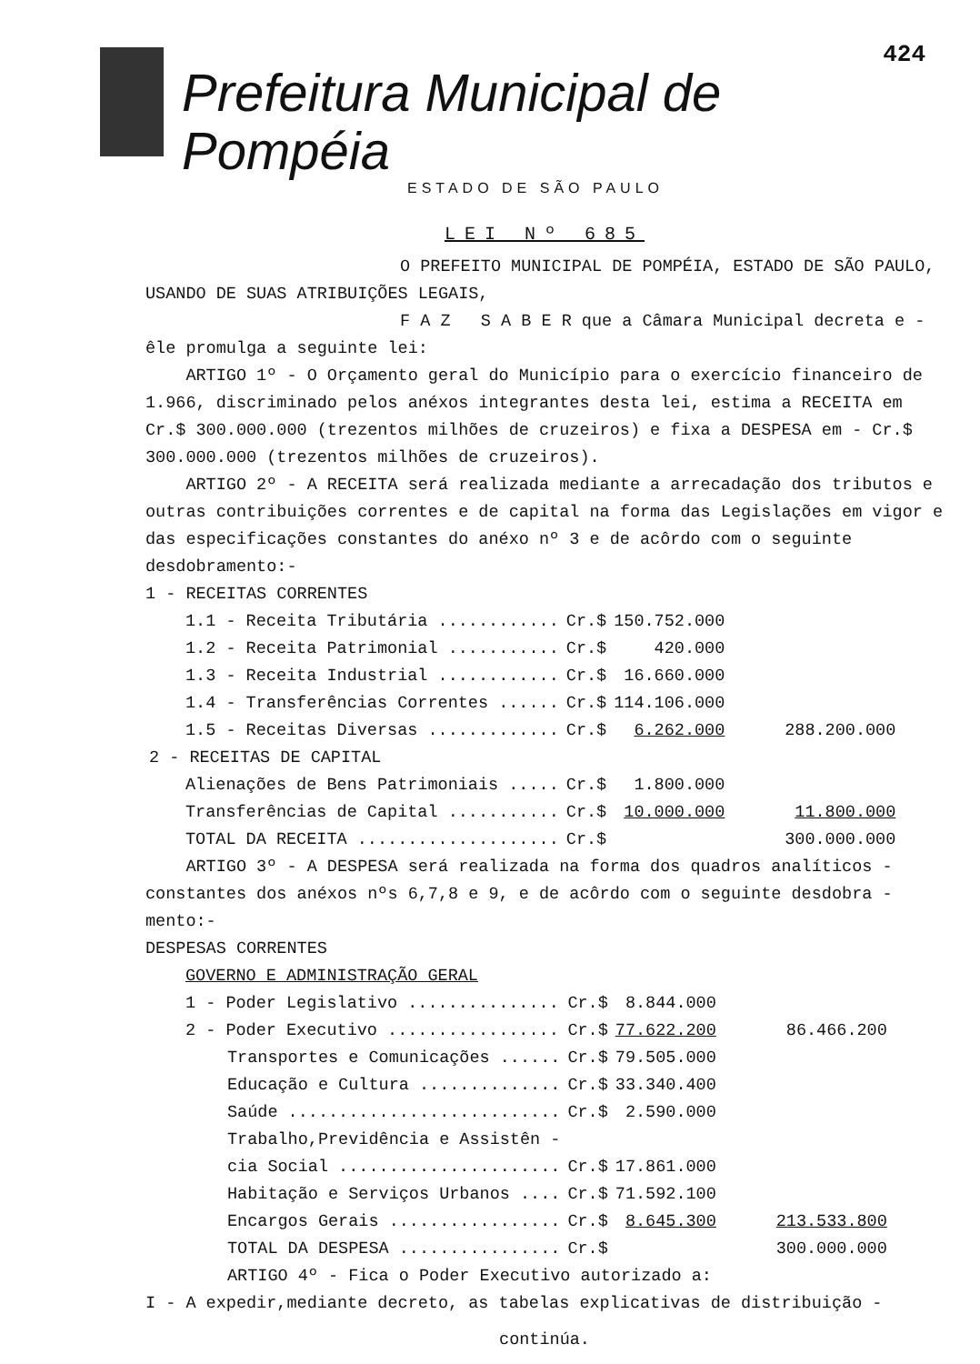424
Prefeitura Municipal de Pompéia
ESTADO DE SÃO PAULO
LEI Nº 685
O PREFEITO MUNICIPAL DE POMPÉIA, ESTADO DE SÃO PAULO,
USANDO DE SUAS ATRIBUIÇÕES LEGAIS,
F A Z S A B E R que a Câmara Municipal decreta e -
êle promulga a seguinte lei:
ARTIGO 1º - O Orçamento geral do Município para o exercício financeiro de 1.966, discriminado pelos anéxos integrantes desta lei, estima a RECEITA em Cr.$ 300.000.000 (trezentos milhões de cruzeiros) e fixa a DESPESA em - Cr.$ 300.000.000 (trezentos milhões de cruzeiros).
ARTIGO 2º - A RECEITA será realizada mediante a arrecadação dos tributos e outras contribuições correntes e de capital na forma das Legislações em vigor e das especificações constantes do anéxo nº 3 e de acôrdo com o seguinte desdobramento:-
1 - RECEITAS CORRENTES
| 1.1 - Receita Tributária ............ | Cr.$ | 150.752.000 | |
| 1.2 - Receita Patrimonial ........... | Cr.$ | 420.000 | |
| 1.3 - Receita Industrial ............ | Cr.$ | 16.660.000 | |
| 1.4 - Transferências Correntes ...... | Cr.$ | 114.106.000 | |
| 1.5 - Receitas Diversas ............. | Cr.$ | 6.262.000 | 288.200.000 |
| 2 - RECEITAS DE CAPITAL | | | |
| Alienações de Bens Patrimoniais ..... | Cr.$ | 1.800.000 | |
| Transferências de Capital ........... | Cr.$ | 10.000.000 | 11.800.000 |
| TOTAL DA RECEITA .................... | Cr.$ | | 300.000.000 |
ARTIGO 3º - A DESPESA será realizada na forma dos quadros analíticos - constantes dos anéxos nºs 6,7,8 e 9, e de acôrdo com o seguinte desdobra - mento:-
DESPESAS CORRENTES
GOVERNO E ADMINISTRAÇÃO GERAL
| 1 - Poder Legislativo ............... | Cr.$ | 8.844.000 | |
| 2 - Poder Executivo ................. | Cr.$ | 77.622.200 | 86.466.200 |
| Transportes e Comunicações ...... | Cr.$ | 79.505.000 | |
| Educação e Cultura .............. | Cr.$ | 33.340.400 | |
| Saúde ........................... | Cr.$ | 2.590.000 | |
| Trabalho,Previdência e Assistên - | | | |
| cia Social ...................... | Cr.$ | 17.861.000 | |
| Habitação e Serviços Urbanos .... | Cr.$ | 71.592.100 | |
| Encargos Gerais ................. | Cr.$ | 8.645.300 | 213.533.800 |
| TOTAL DA DESPESA ................ | Cr.$ | | 300.000.000 |
ARTIGO 4º - Fica o Poder Executivo autorizado a:
I - A expedir,mediante decreto, as tabelas explicativas de distribuição -
continúa.